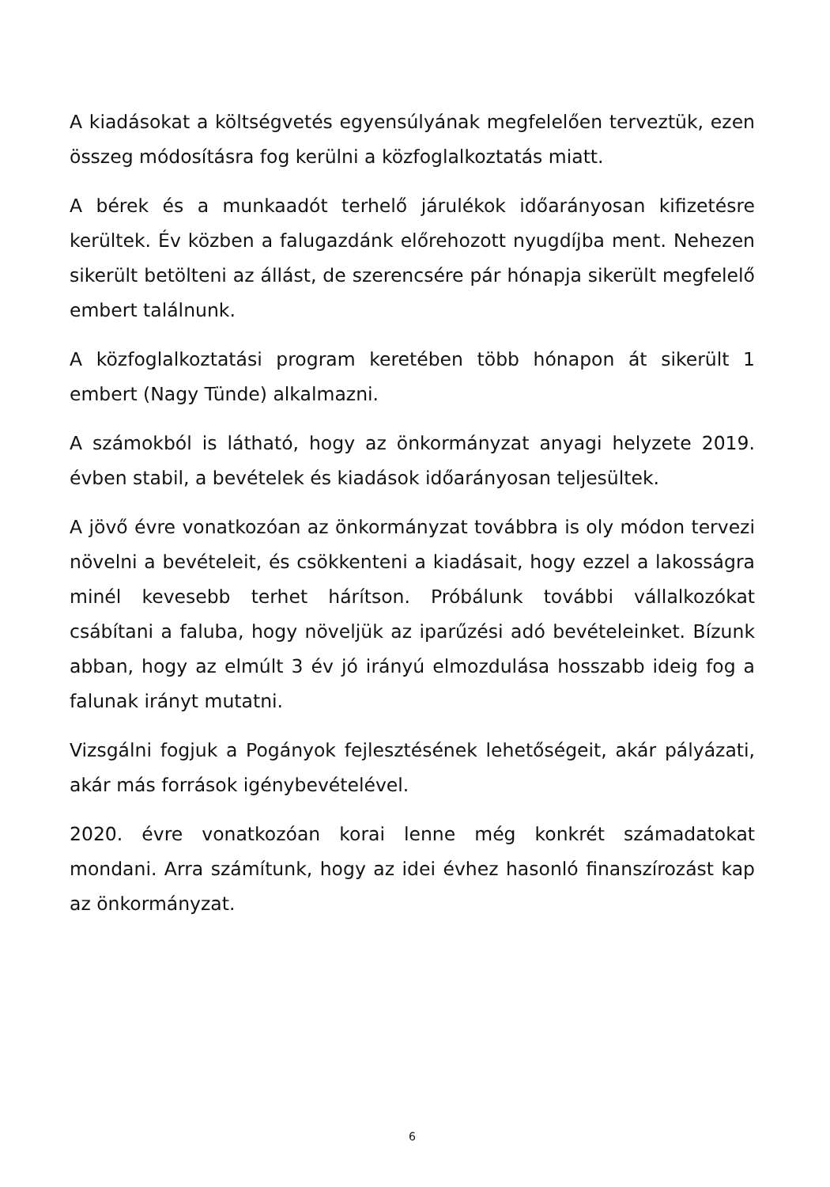A kiadásokat a költségvetés egyensúlyának megfelelően terveztük, ezen összeg módosításra fog kerülni a közfoglalkoztatás miatt.
A bérek és a munkaadót terhelő járulékok időarányosan kifizetésre kerültek. Év közben a falugazdánk előrehozott nyugdíjba ment. Nehezen sikerült betölteni az állást, de szerencsére pár hónapja sikerült megfelelő embert találnunk.
A közfoglalkoztatási program keretében több hónapon át sikerült 1 embert (Nagy Tünde) alkalmazni.
A számokból is látható, hogy az önkormányzat anyagi helyzete 2019. évben stabil, a bevételek és kiadások időarányosan teljesültek.
A jövő évre vonatkozóan az önkormányzat továbbra is oly módon tervezi növelni a bevételeit, és csökkenteni a kiadásait, hogy ezzel a lakosságra minél kevesebb terhet hárítson. Próbálunk további vállalkozókat csábítani a faluba, hogy növeljük az iparűzési adó bevételeinket. Bízunk abban, hogy az elmúlt 3 év jó irányú elmozdulása hosszabb ideig fog a falunak irányt mutatni.
Vizsgálni fogjuk a Pogányok fejlesztésének lehetőségeit, akár pályázati, akár más források igénybevételével.
2020. évre vonatkozóan korai lenne még konkrét számadatokat mondani. Arra számítunk, hogy az idei évhez hasonló finanszírozást kap az önkormányzat.
6